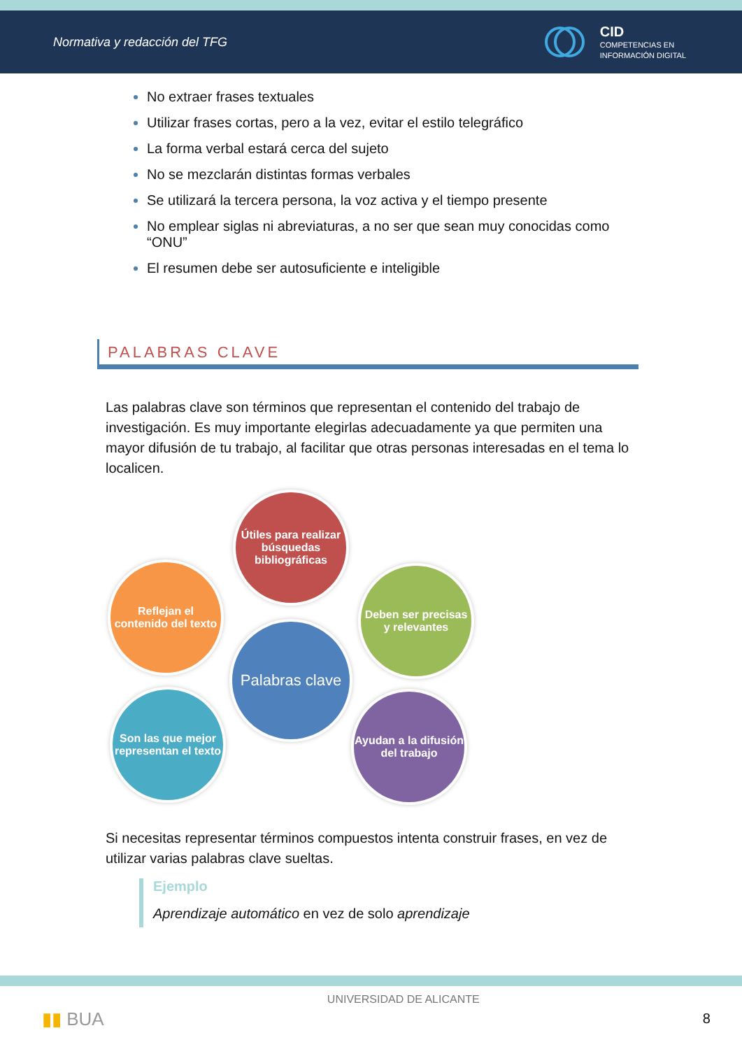Normativa y redacción del TFG
CID
COMPETENCIAS EN
INFORMACIÓN DIGITAL
No extraer frases textuales
Utilizar frases cortas, pero a la vez, evitar el estilo telegráfico
La forma verbal estará cerca del sujeto
No se mezclarán distintas formas verbales
Se utilizará la tercera persona, la voz activa y el tiempo presente
No emplear siglas ni abreviaturas, a no ser que sean muy conocidas como “ONU”
El resumen debe ser autosuficiente e inteligible
PALABRAS CLAVE
Las palabras clave son términos que representan el contenido del trabajo de investigación. Es muy importante elegirlas adecuadamente ya que permiten una mayor difusión de tu trabajo, al facilitar que otras personas interesadas en el tema lo localicen.
Útiles para realizar búsquedas bibliográficas
Reflejan el contenido del texto
Deben ser precisas y relevantes
Palabras clave
Son las que mejor representan el texto
Ayudan a la difusión del trabajo
Si necesitas representar términos compuestos intenta construir frases, en vez de utilizar varias palabras clave sueltas.
Ejemplo
Aprendizaje automático en vez de solo aprendizaje
▮▮ BUA UNIVERSIDAD DE ALICANTE 8